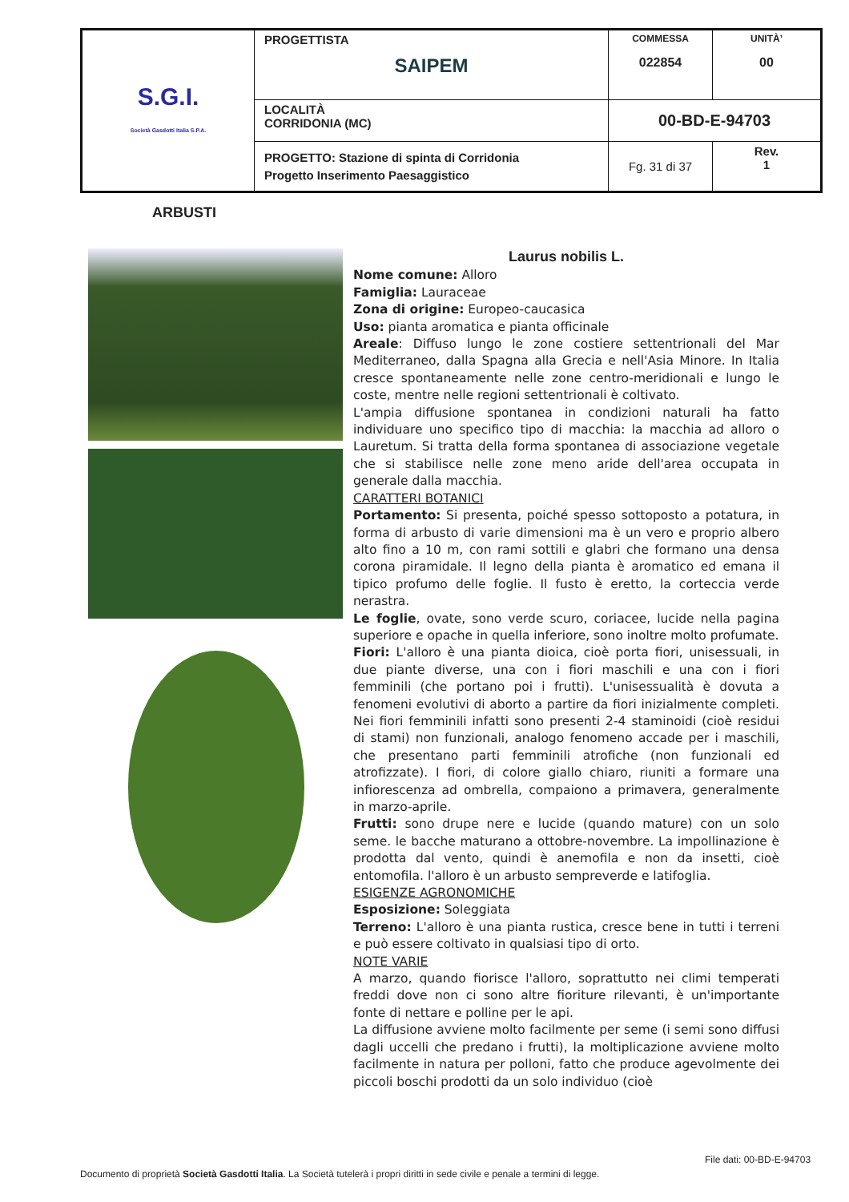| S.G.I. Società Gasdotti Italia S.P.A. | PROGETTISTA SAIPEM | COMMESSA 022854 | UNITÀ’ 00 |
| | LOCALITÀ CORRIDONIA (MC) | 00-BD-E-94703 | |
| | PROGETTO: Stazione di spinta di Corridonia Progetto Inserimento Paesaggistico | Fg. 31 di 37 | Rev. 1 |
ARBUSTI
Laurus nobilis L.
Nome comune: Alloro
Famiglia: Lauraceae
Zona di origine: Europeo-caucasica
Uso: pianta aromatica e pianta officinale
Areale: Diffuso lungo le zone costiere settentrionali del Mar Mediterraneo, dalla Spagna alla Grecia e nell'Asia Minore. In Italia cresce spontaneamente nelle zone centro-meridionali e lungo le coste, mentre nelle regioni settentrionali è coltivato.
L'ampia diffusione spontanea in condizioni naturali ha fatto individuare uno specifico tipo di macchia: la macchia ad alloro o Lauretum. Si tratta della forma spontanea di associazione vegetale che si stabilisce nelle zone meno aride dell'area occupata in generale dalla macchia.
CARATTERI BOTANICI
Portamento: Si presenta, poiché spesso sottoposto a potatura, in forma di arbusto di varie dimensioni ma è un vero e proprio albero alto fino a 10 m, con rami sottili e glabri che formano una densa corona piramidale. Il legno della pianta è aromatico ed emana il tipico profumo delle foglie. Il fusto è eretto, la corteccia verde nerastra.
Le foglie, ovate, sono verde scuro, coriacee, lucide nella pagina superiore e opache in quella inferiore, sono inoltre molto profumate.
Fiori: L'alloro è una pianta dioica, cioè porta fiori, unisessuali, in due piante diverse, una con i fiori maschili e una con i fiori femminili (che portano poi i frutti). L'unisessualità è dovuta a fenomeni evolutivi di aborto a partire da fiori inizialmente completi. Nei fiori femminili infatti sono presenti 2-4 staminoidi (cioè residui di stami) non funzionali, analogo fenomeno accade per i maschili, che presentano parti femminili atrofiche (non funzionali ed atrofizzate). I fiori, di colore giallo chiaro, riuniti a formare una infiorescenza ad ombrella, compaiono a primavera, generalmente in marzo-aprile.
Frutti: sono drupe nere e lucide (quando mature) con un solo seme. le bacche maturano a ottobre-novembre. La impollinazione è prodotta dal vento, quindi è anemofila e non da insetti, cioè entomofila. l'alloro è un arbusto sempreverde e latifoglia.
ESIGENZE AGRONOMICHE
Esposizione: Soleggiata
Terreno: L'alloro è una pianta rustica, cresce bene in tutti i terreni e può essere coltivato in qualsiasi tipo di orto.
NOTE VARIE
A marzo, quando fiorisce l'alloro, soprattutto nei climi temperati freddi dove non ci sono altre fioriture rilevanti, è un'importante fonte di nettare e polline per le api.
La diffusione avviene molto facilmente per seme (i semi sono diffusi dagli uccelli che predano i frutti), la moltiplicazione avviene molto facilmente in natura per polloni, fatto che produce agevolmente dei piccoli boschi prodotti da un solo individuo (cioè
File dati: 00-BD-E-94703
Documento di proprietà Società Gasdotti Italia. La Società tutelerà i propri diritti in sede civile e penale a termini di legge.